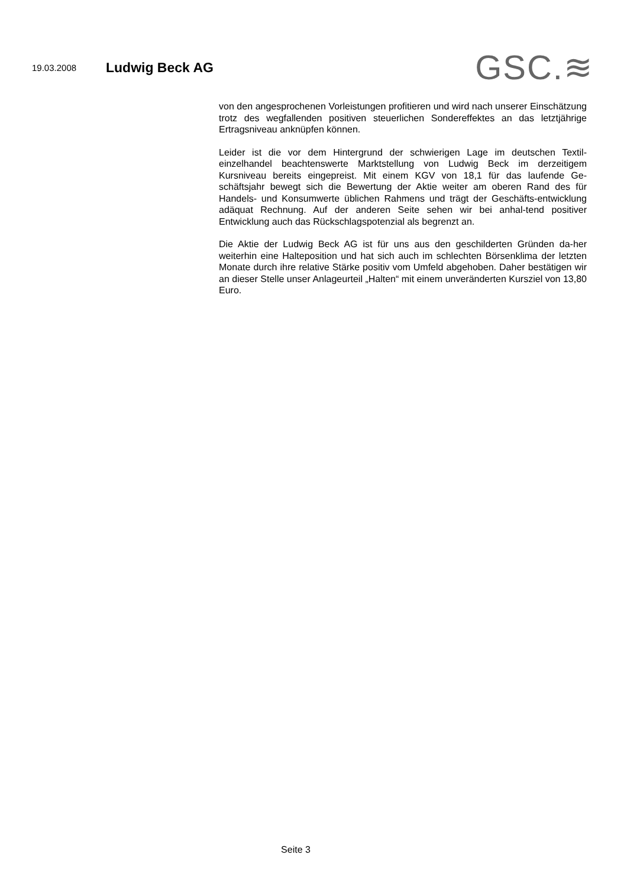19.03.2008
Ludwig Beck AG
GSC.≋
von den angesprochenen Vorleistungen profitieren und wird nach unserer Einschätzung trotz des wegfallenden positiven steuerlichen Sondereffektes an das letztjährige Ertragsniveau anknüpfen können.
Leider ist die vor dem Hintergrund der schwierigen Lage im deutschen Textil-einzelhandel beachtenswerte Marktstellung von Ludwig Beck im derzeitigem Kursniveau bereits eingepreist. Mit einem KGV von 18,1 für das laufende Ge-schäftsjahr bewegt sich die Bewertung der Aktie weiter am oberen Rand des für Handels- und Konsumwerte üblichen Rahmens und trägt der Geschäfts-entwicklung adäquat Rechnung. Auf der anderen Seite sehen wir bei anhal-tend positiver Entwicklung auch das Rückschlagspotenzial als begrenzt an.
Die Aktie der Ludwig Beck AG ist für uns aus den geschilderten Gründen da-her weiterhin eine Halteposition und hat sich auch im schlechten Börsenklima der letzten Monate durch ihre relative Stärke positiv vom Umfeld abgehoben. Daher bestätigen wir an dieser Stelle unser Anlageurteil „Halten“ mit einem unveränderten Kursziel von 13,80 Euro.
Seite 3